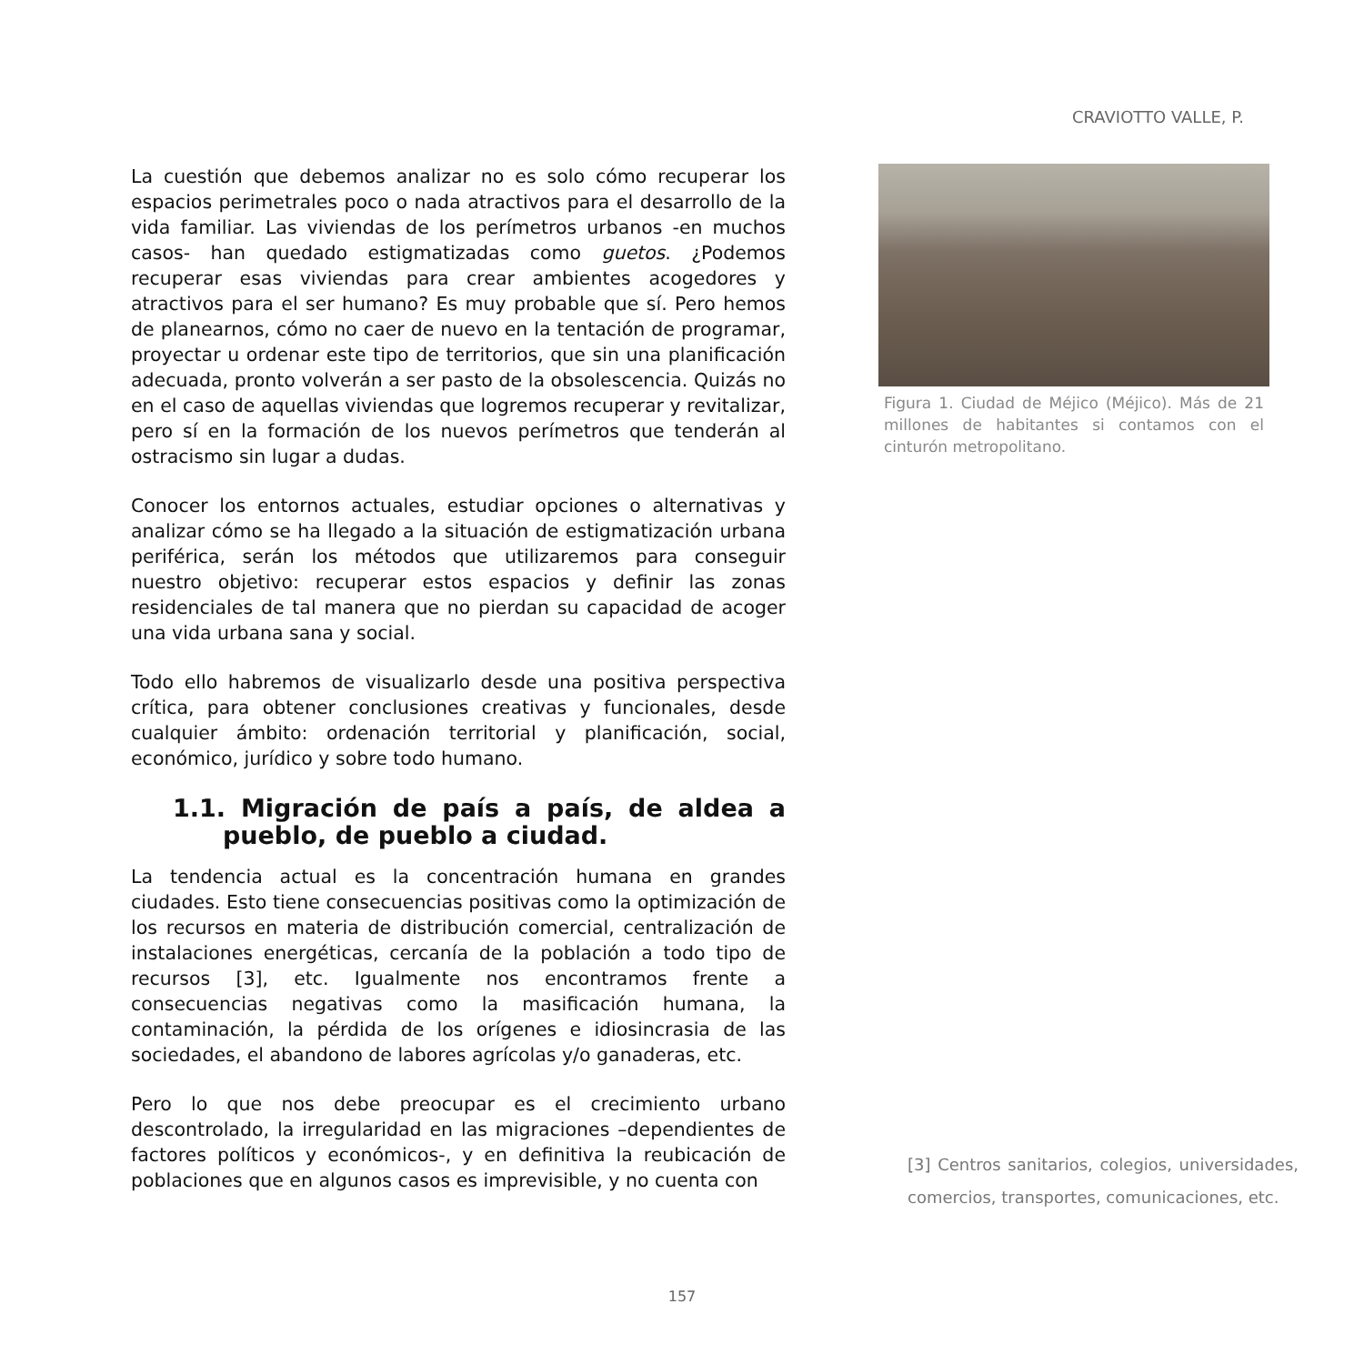CRAVIOTTO VALLE, P.
La cuestión que debemos analizar no es solo cómo recuperar los espacios perimetrales poco o nada atractivos para el desarrollo de la vida familiar. Las viviendas de los perímetros urbanos -en muchos casos- han quedado estigmatizadas como guetos. ¿Podemos recuperar esas viviendas para crear ambientes acogedores y atractivos para el ser humano? Es muy probable que sí. Pero hemos de planearnos, cómo no caer de nuevo en la tentación de programar, proyectar u ordenar este tipo de territorios, que sin una planificación adecuada, pronto volverán a ser pasto de la obsolescencia. Quizás no en el caso de aquellas viviendas que logremos recuperar y revitalizar, pero sí en la formación de los nuevos perímetros que tenderán al ostracismo sin lugar a dudas.
Conocer los entornos actuales, estudiar opciones o alternativas y analizar cómo se ha llegado a la situación de estigmatización urbana periférica, serán los métodos que utilizaremos para conseguir nuestro objetivo: recuperar estos espacios y definir las zonas residenciales de tal manera que no pierdan su capacidad de acoger una vida urbana sana y social.
Todo ello habremos de visualizarlo desde una positiva perspectiva crítica, para obtener conclusiones creativas y funcionales, desde cualquier ámbito: ordenación territorial y planificación, social, económico, jurídico y sobre todo humano.
1.1. Migración de país a país, de aldea a pueblo, de pueblo a ciudad.
La tendencia actual es la concentración humana en grandes ciudades. Esto tiene consecuencias positivas como la optimización de los recursos en materia de distribución comercial, centralización de instalaciones energéticas, cercanía de la población a todo tipo de recursos [3], etc. Igualmente nos encontramos frente a consecuencias negativas como la masificación humana, la contaminación, la pérdida de los orígenes e idiosincrasia de las sociedades, el abandono de labores agrícolas y/o ganaderas, etc.
Pero lo que nos debe preocupar es el crecimiento urbano descontrolado, la irregularidad en las migraciones –dependientes de factores políticos y económicos-, y en definitiva la reubicación de poblaciones que en algunos casos es imprevisible, y no cuenta con
Figura 1. Ciudad de Méjico (Méjico). Más de 21 millones de habitantes si contamos con el cinturón metropolitano.
[3] Centros sanitarios, colegios, universidades, comercios, transportes, comunicaciones, etc.
157